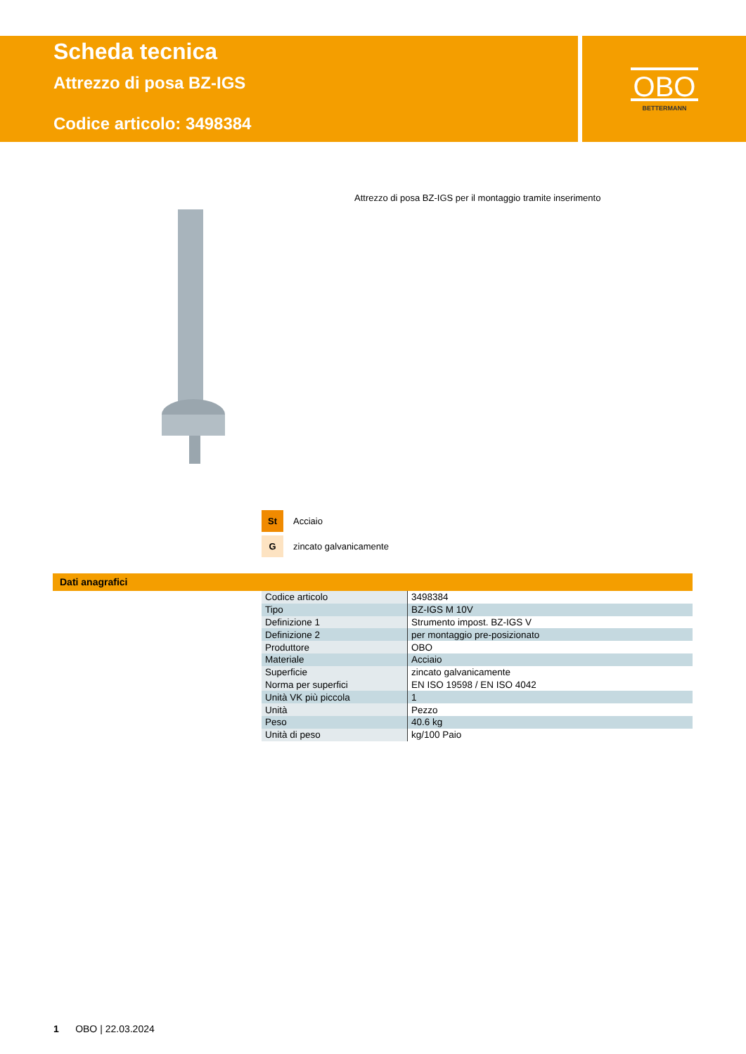Scheda tecnica
Attrezzo di posa BZ-IGS
Codice articolo: 3498384
OBO
BETTERMANN
Attrezzo di posa BZ-IGS per il montaggio tramite inserimento
St Acciaio
Gzincato galvanicamente
Dati anagrafici
| Codice articolo | 3498384 |
| Tipo | BZ-IGS M 10V |
| Definizione 1 | Strumento impost. BZ-IGS V |
| Definizione 2 | per montaggio pre-posizionato |
| Produttore | OBO |
| Materiale | Acciaio |
| Superficie | zincato galvanicamente |
| Norma per superfici | EN ISO 19598 / EN ISO 4042 |
| Unità VK più piccola | 1 |
| Unità | Pezzo |
| Peso | 40.6 kg |
| Unità di peso | kg/100 Paio |
1 OBO | 22.03.2024